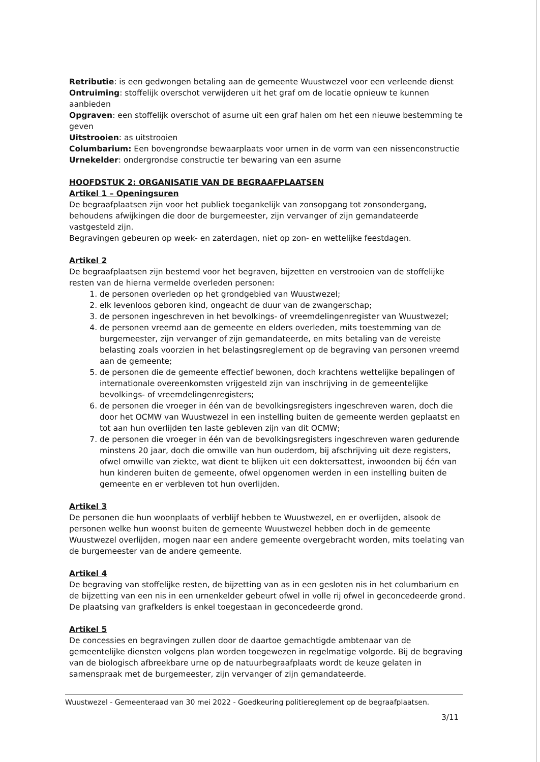Retributie: is een gedwongen betaling aan de gemeente Wuustwezel voor een verleende dienst
Ontruiming: stoffelijk overschot verwijderen uit het graf om de locatie opnieuw te kunnen aanbieden
Opgraven: een stoffelijk overschot of asurne uit een graf halen om het een nieuwe bestemming te geven
Uitstrooien: as uitstrooien
Columbarium: Een bovengrondse bewaarplaats voor urnen in de vorm van een nissenconstructie
Urnekelder: ondergrondse constructie ter bewaring van een asurne
HOOFDSTUK 2: ORGANISATIE VAN DE BEGRAAFPLAATSEN
Artikel 1 – Openingsuren
De begraafplaatsen zijn voor het publiek toegankelijk van zonsopgang tot zonsondergang, behoudens afwijkingen die door de burgemeester, zijn vervanger of zijn gemandateerde vastgesteld zijn.
Begravingen gebeuren op week- en zaterdagen, niet op zon- en wettelijke feestdagen.
Artikel 2
De begraafplaatsen zijn bestemd voor het begraven, bijzetten en verstrooien van de stoffelijke resten van de hierna vermelde overleden personen:
1. de personen overleden op het grondgebied van Wuustwezel;
2. elk levenloos geboren kind, ongeacht de duur van de zwangerschap;
3. de personen ingeschreven in het bevolkings- of vreemdelingenregister van Wuustwezel;
4. de personen vreemd aan de gemeente en elders overleden, mits toestemming van de burgemeester, zijn vervanger of zijn gemandateerde, en mits betaling van de vereiste belasting zoals voorzien in het belastingsreglement op de begraving van personen vreemd aan de gemeente;
5. de personen die de gemeente effectief bewonen, doch krachtens wettelijke bepalingen of internationale overeenkomsten vrijgesteld zijn van inschrijving in de gemeentelijke bevolkings- of vreemdelingenregisters;
6. de personen die vroeger in één van de bevolkingsregisters ingeschreven waren, doch die door het OCMW van Wuustwezel in een instelling buiten de gemeente werden geplaatst en tot aan hun overlijden ten laste gebleven zijn van dit OCMW;
7. de personen die vroeger in één van de bevolkingsregisters ingeschreven waren gedurende minstens 20 jaar, doch die omwille van hun ouderdom, bij afschrijving uit deze registers, ofwel omwille van ziekte, wat dient te blijken uit een doktersattest, inwoonden bij één van hun kinderen buiten de gemeente, ofwel opgenomen werden in een instelling buiten de gemeente en er verbleven tot hun overlijden.
Artikel 3
De personen die hun woonplaats of verblijf hebben te Wuustwezel, en er overlijden, alsook de personen welke hun woonst buiten de gemeente Wuustwezel hebben doch in de gemeente Wuustwezel overlijden, mogen naar een andere gemeente overgebracht worden, mits toelating van de burgemeester van de andere gemeente.
Artikel 4
De begraving van stoffelijke resten, de bijzetting van as in een gesloten nis in het columbarium en de bijzetting van een nis in een urnenkelder gebeurt ofwel in volle rij ofwel in geconcedeerde grond. De plaatsing van grafkelders is enkel toegestaan in geconcedeerde grond.
Artikel 5
De concessies en begravingen zullen door de daartoe gemachtigde ambtenaar van de gemeentelijke diensten volgens plan worden toegewezen in regelmatige volgorde. Bij de begraving van de biologisch afbreekbare urne op de natuurbegraafplaats wordt de keuze gelaten in samenspraak met de burgemeester, zijn vervanger of zijn gemandateerde.
Wuustwezel - Gemeenteraad van 30 mei 2022 - Goedkeuring politiereglement op de begraafplaatsen.
3/11